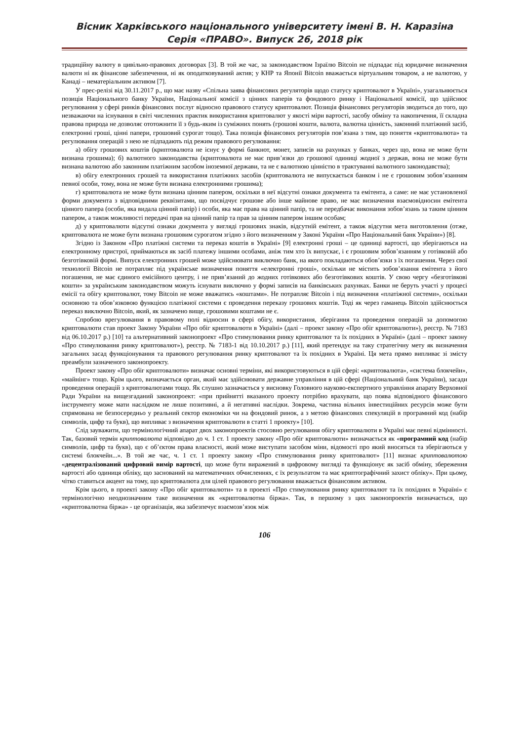Вісник Харківського національного університету імені В. Н. Каразіна
Серія «ПРАВО». Випуск 26, 2018 рік
традиційну валюту в цивільно-правових договорах [3]. В той же час, за законодавством Ізраїлю Bitcoin не підпадає під юридичне визначення валюти ні як фінансове забезпечення, ні як оподатковуваний актив; у КНР та Японії Bitcoin вважається віртуальним товаром, а не валютою, у Канаді – нематеріальним активом [7].
У прес-релізі від 30.11.2017 р., що має назву «Спільна заява фінансових регуляторів щодо статусу криптовалют в Україні», узагальнюється позиція Національного банку України, Національної комісії з цінних паперів та фондового ринку і Національної комісії, що здійснює регулювання у сфері ринків фінансових послуг відносно правового статусу криптовалют. Позиція фінансових регуляторів зводиться до того, що незважаючи на існування в світі численних практик використання криптовалют у якості міри вартості, засобу обміну та накопичення, її складна правова природа не дозволяє ототожнити її з будь-яким із суміжних понять (грошові кошти, валюта, валютна цінність, законний платіжний засіб, електронні гроші, цінні папери, грошовий сурогат тощо). Така позиція фінансових регуляторів пов’язана з тим, що поняття «криптовалюта» та регулювання операцій з нею не підпадають під режим правового регулювання:
а) обігу грошових коштів (криптовалюта не існує у формі банкнот, монет, записів на рахунках у банках, через що, вона не може бути визнана грошима); б) валютного законодавства (криптовалюта не має прив’язки до грошової одиниці жодної з держав, вона не може бути визнана валютою або законним платіжним засобом іноземної держави, та не є валютною цінністю в трактуванні валютного законодавства);
в) обігу електронних грошей та використання платіжних засобів (криптовалюта не випускається банком і не є грошовим зобов’язанням певної особи, тому, вона не може бути визнана електронними грошима);
г) криптовалюта не може бути визнана цінним папером, оскільки в неї відсутні ознаки документа та емітента, а саме: не має установленої форми документа з відповідними реквізитами, що посвідчує грошове або інше майнове право, не має визначення взаємовідносин емітента цінного папера (особи, яка видала цінний папір) і особи, яка має права на цінний папір, та не передбачає виконання зобов’язань за таким цінним папером, а також можливості передачі прав на цінний папір та прав за цінним папером іншим особам;
д) у криптовалюти відсутні ознаки документа у вигляді грошових знаків, відсутній емітент, а також відсутня мета виготовлення (отже, криптовалюта не може бути визнана грошовим сурогатом згідно з його визначенням у Законі України «Про Національний банк України») [8].
Згідно із Законом «Про платіжні системи та переказ коштів в Україні» [9] електронні гроші – це одиниці вартості, що зберігаються на електронному пристрої, приймаються як засіб платежу іншими особами, аніж тим хто їх випускає, і є грошовим зобов’язанням у готівковій або безготівковій формі. Випуск електронних грошей може здійснювати виключно банк, на якого покладаються обов’язки з їх погашення. Через свої технології Bitcoin не потрапляє під українське визначення поняття «електронні гроші», оскільки не містить зобов’язання емітента з його погашення, не має єдиного емісійного центру, і не прив’язаний до жодних готівкових або безготівкових коштів. У свою чергу «безготівкові кошти» за українським законодавством можуть існувати виключно у формі записів на банківських рахунках. Банки не беруть участі у процесі емісії та обігу криптовалют, тому Bitcoin не може вважатись «коштами». Не потрапляє Bitcoin і під визначення «платіжної системи», оскільки основною та обов’язковою функцією платіжної системи є проведення переказу грошових коштів. Тоді як через гаманець Bitcoin здійснюється переказ виключно Bitcoin, який, як зазначено вище, грошовими коштами не є.
Спробою врегулювання в правовому полі відносин в сфері обігу, використання, зберігання та проведення операцій за допомогою криптовалюти став проект Закону України «Про обіг криптовалюти в Україні» (далі – проект закону «Про обіг криптовалюти»), реєстр. № 7183 від 06.10.2017 р.) [10] та альтернативний законопроект «Про стимулювання ринку криптовалют та їх похідних в Україні» (далі – проект закону «Про стимулювання ринку криптовалют»), реєстр. № 7183-1 від 10.10.2017 р.) [11], який претендує на таку стратегічну мету як визначення загальних засад функціонування та правового регулювання ринку криптовалют та їх похідних в Україні. Ця мета прямо випливає зі змісту преамбули зазначеного законопроекту.
Проект закону «Про обіг криптовалюти» визначає основні терміни, які використовуються в цій сфері: «криптовалюта», «система блокчейн», «майнінг» тощо. Крім цього, визначається орган, який має здійснювати державне управління в цій сфері (Національний банк України), засади проведення операцій з криптовалютами тощо. Як слушно зазначається у висновку Головного науково-експертного управління апарату Верховної Ради України на вищезгаданий законопроект: «при прийнятті вказаного проекту потрібно врахувати, що поява відповідного фінансового інструменту може мати наслідком не лише позитивні, а й негативні наслідки. Зокрема, частина вільних інвестиційних ресурсів може бути спрямована не безпосередньо у реальний сектор економіки чи на фондовий ринок, а з метою фінансових спекуляцій в програмний код (набір символів, цифр та букв), що випливає з визначення криптовалюти в статті 1 проекту» [10].
Слід зауважити, що термінологічний апарат двох законопроектів стосовно регулювання обігу криптовалюти в Україні має певні відмінності. Так, базовий термін криптовалюта відповідно до ч. 1 ст. 1 проекту закону «Про обіг криптовалюти» визначається як «програмний код (набір символів, цифр та букв), що є об’єктом права власності, який може виступати засобом міни, відомості про який вносяться та зберігаються у системі блокчейн...». В той же час, ч. 1 ст. 1 проекту закону «Про стимулювання ринку криптовалют» [11] визнає криптовалютою «децентралізований цифровий вимір вартості, що може бути виражений в цифровому вигляді та функціонує як засіб обміну, збереження вартості або одиниця обліку, що заснований на математичних обчисленнях, є їх результатом та має криптографічний захист обліку». При цьому, чітко ставиться акцент на тому, що криптовалюта для цілей правового регулювання вважається фінансовим активом.
Крім цього, в проекті закону «Про обіг криптовалюти» та в проекті «Про стимулювання ринку криптовалют та їх похідних в Україні» є термінологічно неоднозначним таке визначення як «криптовалютна біржа». Так, в першому з цих законопроектів визначається, що «криптовалютна біржа» - це організація, яка забезпечує взаємозв’язок між
106